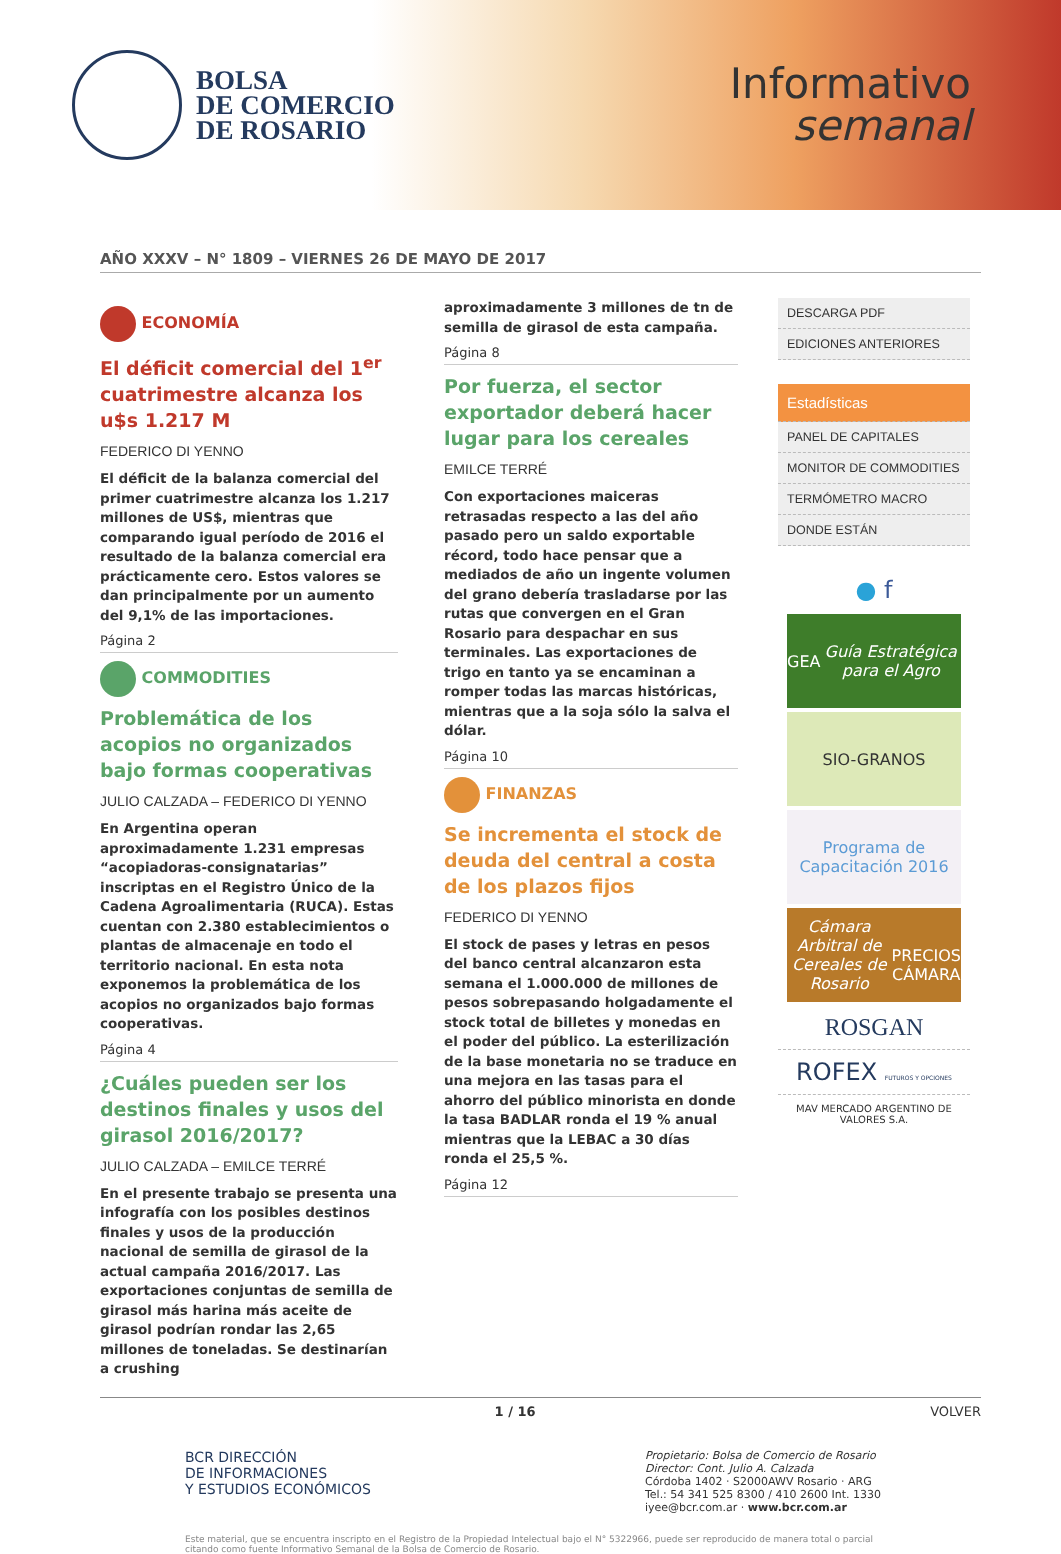BOLSA
DE COMERCIO
DE ROSARIO
Informativo
semanal
AÑO XXXV – N° 1809 – VIERNES 26 DE MAYO DE 2017
ECONOMÍA
El déficit comercial del 1<sup>er</sup> cuatrimestre alcanza los u$s 1.217 M
FEDERICO DI YENNO
El déficit de la balanza comercial del primer cuatrimestre alcanza los 1.217 millones de US$, mientras que comparando igual período de 2016 el resultado de la balanza comercial era prácticamente cero. Estos valores se dan principalmente por un aumento del 9,1% de las importaciones.
Página 2
COMMODITIES
Problemática de los acopios no organizados bajo formas cooperativas
JULIO CALZADA – FEDERICO DI YENNO
En Argentina operan aproximadamente 1.231 empresas “acopiadoras-consignatarias” inscriptas en el Registro Único de la Cadena Agroalimentaria (RUCA). Estas cuentan con 2.380 establecimientos o plantas de almacenaje en todo el territorio nacional. En esta nota exponemos la problemática de los acopios no organizados bajo formas cooperativas.
Página 4
¿Cuáles pueden ser los destinos finales y usos del girasol 2016/2017?
JULIO CALZADA – EMILCE TERRÉ
En el presente trabajo se presenta una infografía con los posibles destinos finales y usos de la producción nacional de semilla de girasol de la actual campaña 2016/2017. Las exportaciones conjuntas de semilla de girasol más harina más aceite de girasol podrían rondar las 2,65 millones de toneladas. Se destinarían a crushing
aproximadamente 3 millones de tn de semilla de girasol de esta campaña.
Página 8
Por fuerza, el sector exportador deberá hacer lugar para los cereales
EMILCE TERRÉ
Con exportaciones maiceras retrasadas respecto a las del año pasado pero un saldo exportable récord, todo hace pensar que a mediados de año un ingente volumen del grano debería trasladarse por las rutas que convergen en el Gran Rosario para despachar en sus terminales. Las exportaciones de trigo en tanto ya se encaminan a romper todas las marcas históricas, mientras que a la soja sólo la salva el dólar.
Página 10
FINANZAS
Se incrementa el stock de deuda del central a costa de los plazos fijos
FEDERICO DI YENNO
El stock de pases y letras en pesos del banco central alcanzaron esta semana el 1.000.000 de millones de pesos sobrepasando holgadamente el stock total de billetes y monedas en el poder del público. La esterilización de la base monetaria no se traduce en una mejora en las tasas para el ahorro del público minorista en donde la tasa BADLAR ronda el 19 % anual mientras que la LEBAC a 30 días ronda el 25,5 %.
Página 12
DESCARGA PDF
EDICIONES ANTERIORES
Estadísticas
PANEL DE CAPITALES
MONITOR DE COMMODITIES
TERMÓMETRO MACRO
DONDE ESTÁN
● f
GEA
Guía Estratégica para el Agro
SIO-GRANOS
Programa de Capacitación 2016
Cámara Arbitral de Cereales de Rosario
PRECIOS CÁMARA
ROSGAN
ROFEX FUTUROS Y OPCIONES
MAV MERCADO ARGENTINO DE VALORES S.A.
1 / 16 VOLVER
BCR DIRECCIÓN
DE INFORMACIONES
Y ESTUDIOS ECONÓMICOS
Propietario: Bolsa de Comercio de Rosario
Director: Cont. Julio A. Calzada
Córdoba 1402 · S2000AWV Rosario · ARG
Tel.: 54 341 525 8300 / 410 2600 Int. 1330
iyee@bcr.com.ar · www.bcr.com.ar
Este material, que se encuentra inscripto en el Registro de la Propiedad Intelectual bajo el N° 5322966, puede ser reproducido de manera total o parcial citando como fuente Informativo Semanal de la Bolsa de Comercio de Rosario.